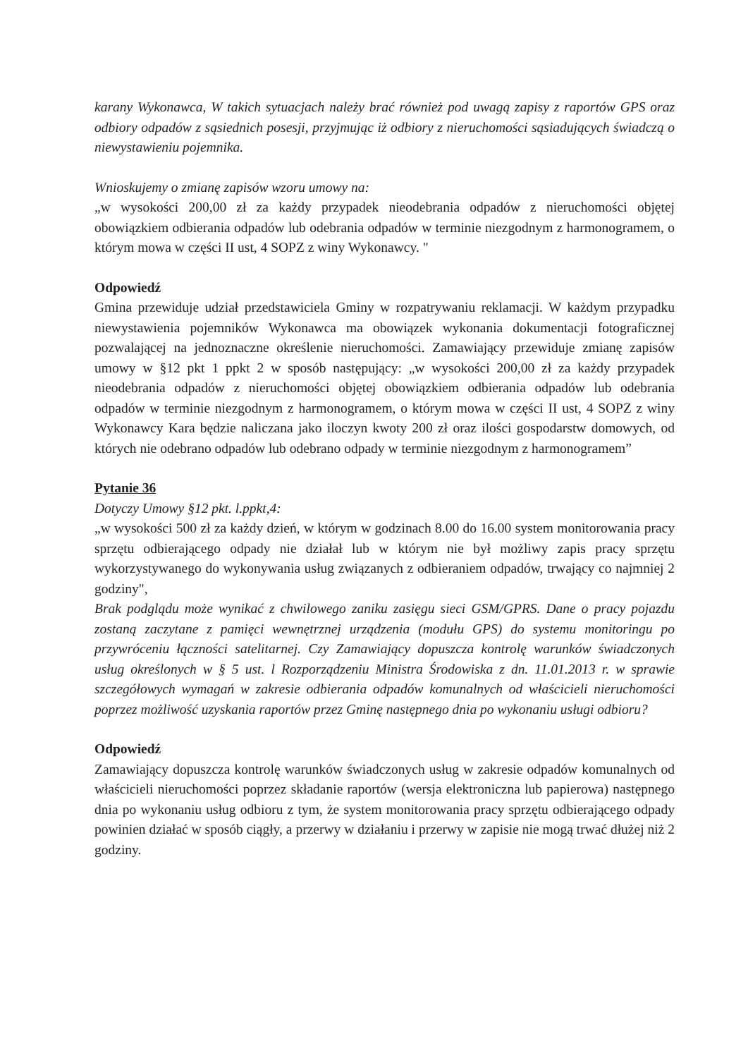karany Wykonawca, W takich sytuacjach należy brać również pod uwagą zapisy z raportów GPS oraz odbiory odpadów z sąsiednich posesji, przyjmując iż odbiory z nieruchomości sąsiadujących świadczą o niewystawieniu pojemnika.
Wnioskujemy o zmianę zapisów wzoru umowy na:
„w wysokości 200,00 zł za każdy przypadek nieodebrania odpadów z nieruchomości objętej obowiązkiem odbierania odpadów lub odebrania odpadów w terminie niezgodnym z harmonogramem, o którym mowa w części II ust, 4 SOPZ z winy Wykonawcy. "
Odpowiedź
Gmina przewiduje udział przedstawiciela Gminy w rozpatrywaniu reklamacji. W każdym przypadku niewystawienia pojemników Wykonawca ma obowiązek wykonania dokumentacji fotograficznej pozwalającej na jednoznaczne określenie nieruchomości. Zamawiający przewiduje zmianę zapisów umowy w §12 pkt 1 ppkt 2 w sposób następujący: „w wysokości 200,00 zł za każdy przypadek nieodebrania odpadów z nieruchomości objętej obowiązkiem odbierania odpadów lub odebrania odpadów w terminie niezgodnym z harmonogramem, o którym mowa w części II ust, 4 SOPZ z winy Wykonawcy Kara będzie naliczana jako iloczyn kwoty 200 zł oraz ilości gospodarstw domowych, od których nie odebrano odpadów lub odebrano odpady w terminie niezgodnym z harmonogramem”
Pytanie 36
Dotyczy Umowy §12 pkt. l.ppkt,4:
„w wysokości 500 zł za każdy dzień, w którym w godzinach 8.00 do 16.00 system monitorowania pracy sprzętu odbierającego odpady nie działał lub w którym nie był możliwy zapis pracy sprzętu wykorzystywanego do wykonywania usług związanych z odbieraniem odpadów, trwający co najmniej 2 godziny",
Brak podglądu może wynikać z chwilowego zaniku zasięgu sieci GSM/GPRS. Dane o pracy pojazdu zostaną zaczytane z pamięci wewnętrznej urządzenia (modułu GPS) do systemu monitoringu po przywróceniu łączności satelitarnej. Czy Zamawiający dopuszcza kontrolę warunków świadczonych usług określonych w § 5 ust. l Rozporządzeniu Ministra Środowiska z dn. 11.01.2013 r. w sprawie szczegółowych wymagań w zakresie odbierania odpadów komunalnych od właścicieli nieruchomości poprzez możliwość uzyskania raportów przez Gminę następnego dnia po wykonaniu usługi odbioru?
Odpowiedź
Zamawiający dopuszcza kontrolę warunków świadczonych usług w zakresie odpadów komunalnych od właścicieli nieruchomości poprzez składanie raportów (wersja elektroniczna lub papierowa) następnego dnia po wykonaniu usług odbioru z tym, że system monitorowania pracy sprzętu odbierającego odpady powinien działać w sposób ciągły, a przerwy w działaniu i przerwy w zapisie nie mogą trwać dłużej niż 2 godziny.